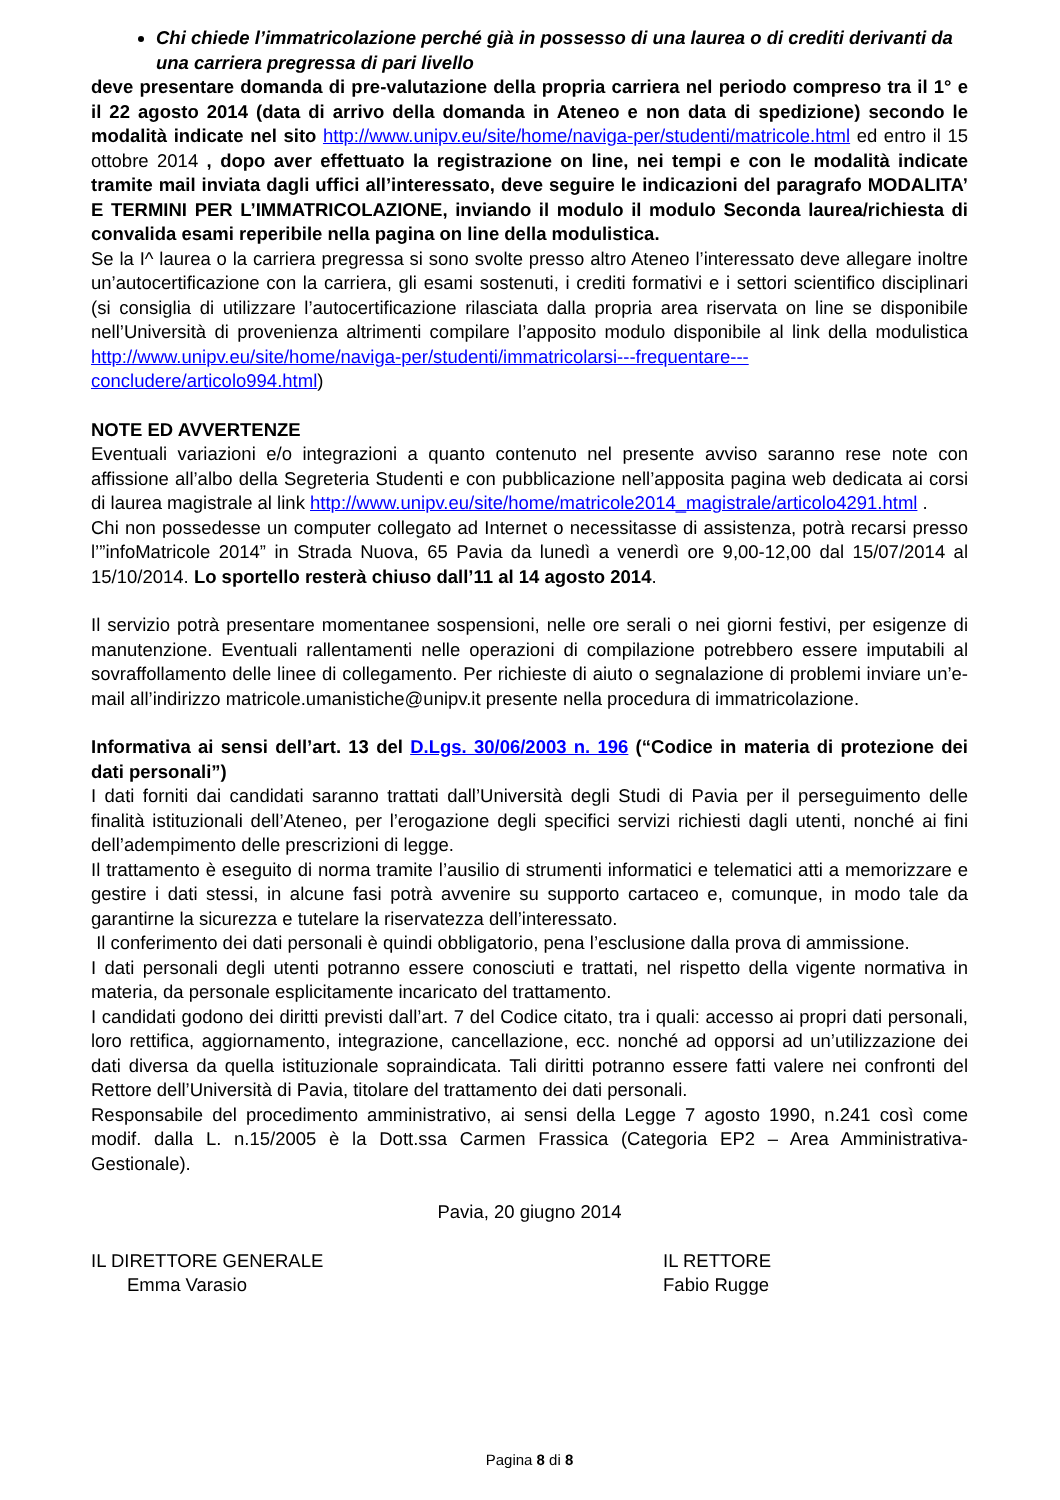Chi chiede l’immatricolazione perché già in possesso di una laurea o di crediti derivanti da una carriera pregressa di pari livello
deve presentare domanda di pre-valutazione della propria carriera nel periodo compreso tra il 1° e il 22 agosto 2014 (data di arrivo della domanda in Ateneo e non data di spedizione) secondo le modalità indicate nel sito http://www.unipv.eu/site/home/naviga-per/studenti/matricole.html ed entro il 15 ottobre 2014 , dopo aver effettuato la registrazione on line, nei tempi e con le modalità indicate tramite mail inviata dagli uffici all’interessato, deve seguire le indicazioni del paragrafo MODALITA’ E TERMINI PER L’IMMATRICOLAZIONE, inviando il modulo il modulo Seconda laurea/richiesta di convalida esami reperibile nella pagina on line della modulistica.
Se la I^ laurea o la carriera pregressa si sono svolte presso altro Ateneo l’interessato deve allegare inoltre un’autocertificazione con la carriera, gli esami sostenuti, i crediti formativi e i settori scientifico disciplinari (si consiglia di utilizzare l’autocertificazione rilasciata dalla propria area riservata on line se disponibile nell’Università di provenienza altrimenti compilare l’apposito modulo disponibile al link della modulistica http://www.unipv.eu/site/home/naviga-per/studenti/immatricolarsi---frequentare---concludere/articolo994.html)
NOTE ED AVVERTENZE
Eventuali variazioni e/o integrazioni a quanto contenuto nel presente avviso saranno rese note con affissione all’albo della Segreteria Studenti e con pubblicazione nell’apposita pagina web dedicata ai corsi di laurea magistrale al link http://www.unipv.eu/site/home/matricole2014_magistrale/articolo4291.html .
Chi non possedesse un computer collegato ad Internet o necessitasse di assistenza, potrà recarsi presso l’”infoMatricole 2014” in Strada Nuova, 65 Pavia da lunedì a venerdì ore 9,00-12,00 dal 15/07/2014 al 15/10/2014. Lo sportello resterà chiuso dall’11 al 14 agosto 2014.
Il servizio potrà presentare momentanee sospensioni, nelle ore serali o nei giorni festivi, per esigenze di manutenzione. Eventuali rallentamenti nelle operazioni di compilazione potrebbero essere imputabili al sovraffollamento delle linee di collegamento. Per richieste di aiuto o segnalazione di problemi inviare un’e-mail all’indirizzo matricole.umanistiche@unipv.it presente nella procedura di immatricolazione.
Informativa ai sensi dell’art. 13 del D.Lgs. 30/06/2003 n. 196 (“Codice in materia di protezione dei dati personali”)
I dati forniti dai candidati saranno trattati dall’Università degli Studi di Pavia per il perseguimento delle finalità istituzionali dell’Ateneo, per l’erogazione degli specifici servizi richiesti dagli utenti, nonché ai fini dell’adempimento delle prescrizioni di legge.
Il trattamento è eseguito di norma tramite l’ausilio di strumenti informatici e telematici atti a memorizzare e gestire i dati stessi, in alcune fasi potrà avvenire su supporto cartaceo e, comunque, in modo tale da garantirne la sicurezza e tutelare la riservatezza dell’interessato.
Il conferimento dei dati personali è quindi obbligatorio, pena l’esclusione dalla prova di ammissione.
I dati personali degli utenti potranno essere conosciuti e trattati, nel rispetto della vigente normativa in materia, da personale esplicitamente incaricato del trattamento.
I candidati godono dei diritti previsti dall’art. 7 del Codice citato, tra i quali: accesso ai propri dati personali, loro rettifica, aggiornamento, integrazione, cancellazione, ecc. nonché ad opporsi ad un’utilizzazione dei dati diversa da quella istituzionale sopraindicata. Tali diritti potranno essere fatti valere nei confronti del Rettore dell’Università di Pavia, titolare del trattamento dei dati personali.
Responsabile del procedimento amministrativo, ai sensi della Legge 7 agosto 1990, n.241 così come modif. dalla L. n.15/2005 è la Dott.ssa Carmen Frassica (Categoria EP2 – Area Amministrativa-Gestionale).
Pavia, 20 giugno 2014
IL DIRETTORE GENERALE
Emma Varasio
IL RETTORE
Fabio Rugge
Pagina 8 di 8